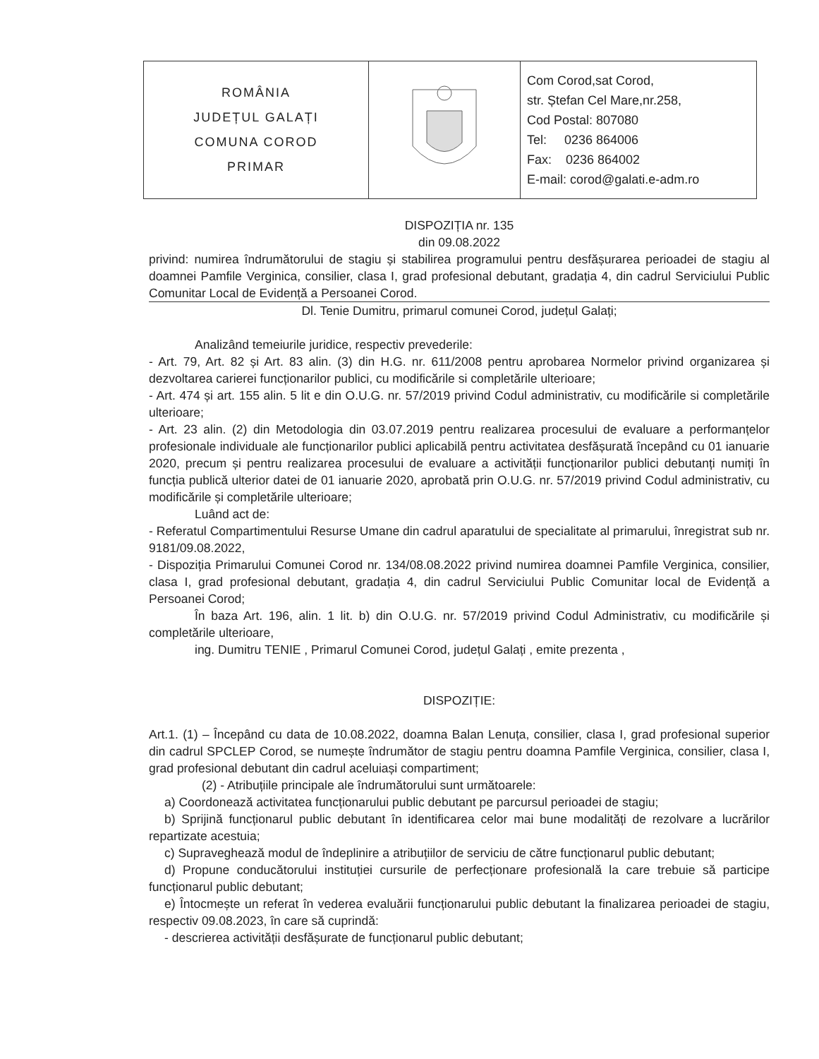| ROMÂNIA JUDEȚUL GALAȚI COMUNA COROD PRIMAR | | Com Corod,sat Corod, str. Ștefan Cel Mare,nr.258, Cod Postal: 807080 Tel: 0236 864006 Fax: 0236 864002 E-mail: corod@galati.e-adm.ro |
DISPOZIȚIA nr. 135
din 09.08.2022
privind: numirea îndrumătorului de stagiu și stabilirea programului pentru desfășurarea perioadei de stagiu al doamnei Pamfile Verginica, consilier, clasa I, grad profesional debutant, gradația 4, din cadrul Serviciului Public Comunitar Local de Evidență a Persoanei Corod.
Dl. Tenie Dumitru, primarul comunei Corod, județul Galați;
Analizând temeiurile juridice, respectiv prevederile:
- Art. 79, Art. 82 și Art. 83 alin. (3) din H.G. nr. 611/2008 pentru aprobarea Normelor privind organizarea și dezvoltarea carierei funcționarilor publici, cu modificările si completările ulterioare;
- Art. 474 și art. 155 alin. 5 lit e din O.U.G. nr. 57/2019 privind Codul administrativ, cu modificările si completările ulterioare;
- Art. 23 alin. (2) din Metodologia din 03.07.2019 pentru realizarea procesului de evaluare a performanțelor profesionale individuale ale funcționarilor publici aplicabilă pentru activitatea desfășurată începând cu 01 ianuarie 2020, precum și pentru realizarea procesului de evaluare a activității funcționarilor publici debutanți numiți în funcția publică ulterior datei de 01 ianuarie 2020, aprobată prin O.U.G. nr. 57/2019 privind Codul administrativ, cu modificările și completările ulterioare;
Luând act de:
- Referatul Compartimentului Resurse Umane din cadrul aparatului de specialitate al primarului, înregistrat sub nr. 9181/09.08.2022,
- Dispoziția Primarului Comunei Corod nr. 134/08.08.2022 privind numirea doamnei Pamfile Verginica, consilier, clasa I, grad profesional debutant, gradația 4, din cadrul Serviciului Public Comunitar local de Evidență a Persoanei Corod;
În baza Art. 196, alin. 1 lit. b) din O.U.G. nr. 57/2019 privind Codul Administrativ, cu modificările și completările ulterioare,
ing. Dumitru TENIE , Primarul Comunei Corod, județul Galați , emite prezenta ,
DISPOZIȚIE:
Art.1. (1) – Începând cu data de 10.08.2022, doamna Balan Lenuța, consilier, clasa I, grad profesional superior din cadrul SPCLEP Corod, se numește îndrumător de stagiu pentru doamna Pamfile Verginica, consilier, clasa I, grad profesional debutant din cadrul aceluiași compartiment;
(2) - Atribuțiile principale ale îndrumătorului sunt următoarele:
a) Coordonează activitatea funcționarului public debutant pe parcursul perioadei de stagiu;
b) Sprijină funcționarul public debutant în identificarea celor mai bune modalități de rezolvare a lucrărilor repartizate acestuia;
c) Supraveghează modul de îndeplinire a atribuțiilor de serviciu de către funcționarul public debutant;
d) Propune conducătorului instituției cursurile de perfecționare profesională la care trebuie să participe funcționarul public debutant;
e) Întocmește un referat în vederea evaluării funcționarului public debutant la finalizarea perioadei de stagiu, respectiv 09.08.2023, în care să cuprindă:
- descrierea activității desfășurate de funcționarul public debutant;